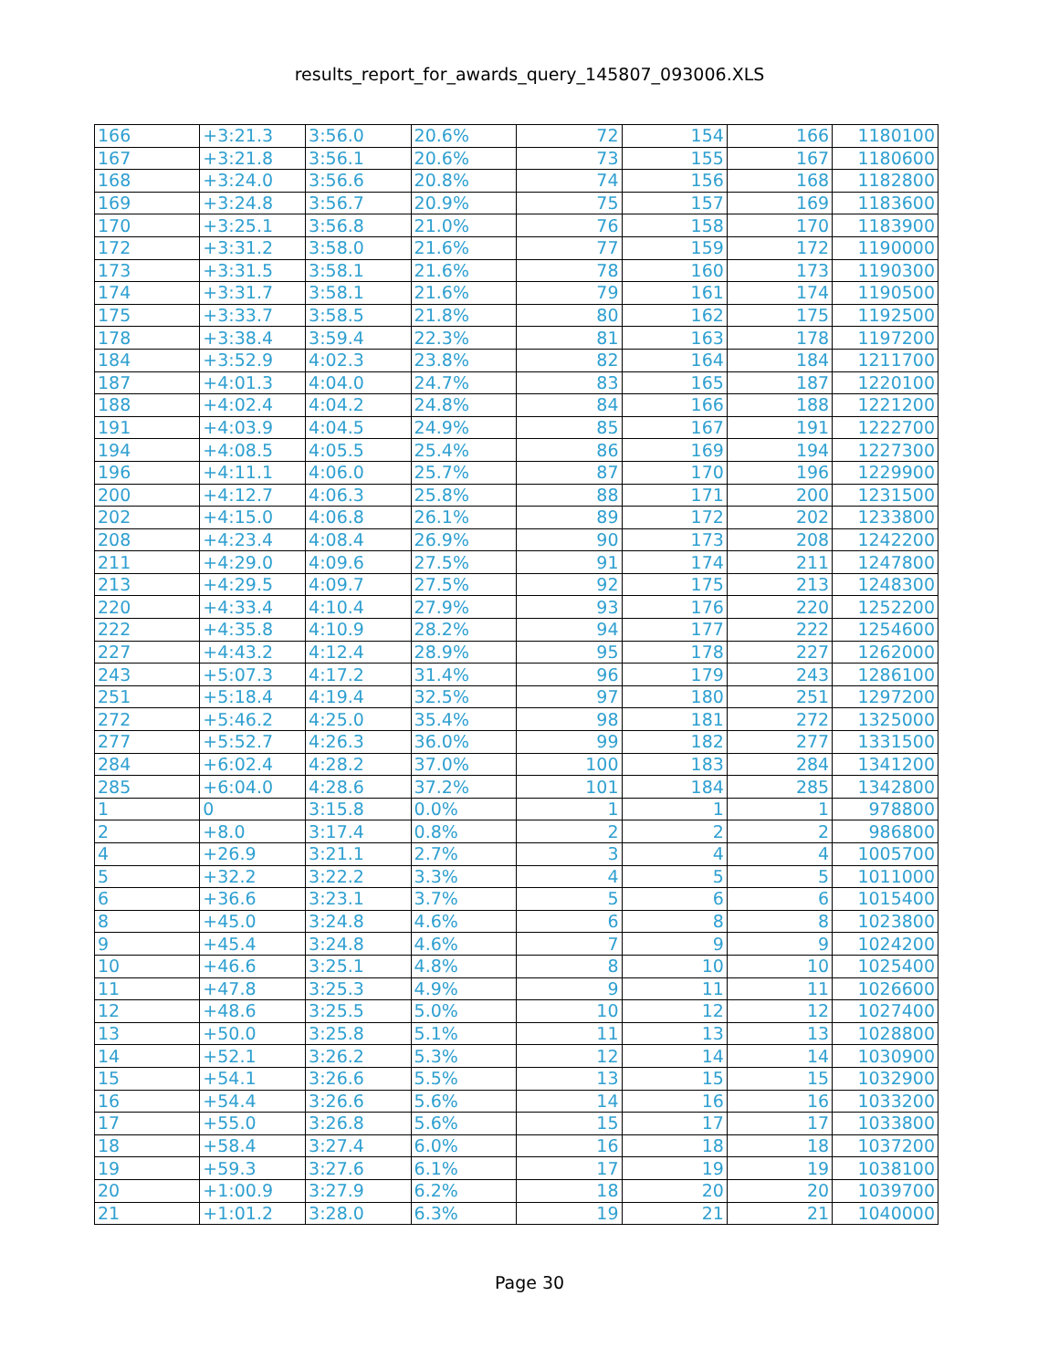results_report_for_awards_query_145807_093006.XLS
| 166 | +3:21.3 | 3:56.0 | 20.6% | 72 | 154 | 166 | 1180100 |
| 167 | +3:21.8 | 3:56.1 | 20.6% | 73 | 155 | 167 | 1180600 |
| 168 | +3:24.0 | 3:56.6 | 20.8% | 74 | 156 | 168 | 1182800 |
| 169 | +3:24.8 | 3:56.7 | 20.9% | 75 | 157 | 169 | 1183600 |
| 170 | +3:25.1 | 3:56.8 | 21.0% | 76 | 158 | 170 | 1183900 |
| 172 | +3:31.2 | 3:58.0 | 21.6% | 77 | 159 | 172 | 1190000 |
| 173 | +3:31.5 | 3:58.1 | 21.6% | 78 | 160 | 173 | 1190300 |
| 174 | +3:31.7 | 3:58.1 | 21.6% | 79 | 161 | 174 | 1190500 |
| 175 | +3:33.7 | 3:58.5 | 21.8% | 80 | 162 | 175 | 1192500 |
| 178 | +3:38.4 | 3:59.4 | 22.3% | 81 | 163 | 178 | 1197200 |
| 184 | +3:52.9 | 4:02.3 | 23.8% | 82 | 164 | 184 | 1211700 |
| 187 | +4:01.3 | 4:04.0 | 24.7% | 83 | 165 | 187 | 1220100 |
| 188 | +4:02.4 | 4:04.2 | 24.8% | 84 | 166 | 188 | 1221200 |
| 191 | +4:03.9 | 4:04.5 | 24.9% | 85 | 167 | 191 | 1222700 |
| 194 | +4:08.5 | 4:05.5 | 25.4% | 86 | 169 | 194 | 1227300 |
| 196 | +4:11.1 | 4:06.0 | 25.7% | 87 | 170 | 196 | 1229900 |
| 200 | +4:12.7 | 4:06.3 | 25.8% | 88 | 171 | 200 | 1231500 |
| 202 | +4:15.0 | 4:06.8 | 26.1% | 89 | 172 | 202 | 1233800 |
| 208 | +4:23.4 | 4:08.4 | 26.9% | 90 | 173 | 208 | 1242200 |
| 211 | +4:29.0 | 4:09.6 | 27.5% | 91 | 174 | 211 | 1247800 |
| 213 | +4:29.5 | 4:09.7 | 27.5% | 92 | 175 | 213 | 1248300 |
| 220 | +4:33.4 | 4:10.4 | 27.9% | 93 | 176 | 220 | 1252200 |
| 222 | +4:35.8 | 4:10.9 | 28.2% | 94 | 177 | 222 | 1254600 |
| 227 | +4:43.2 | 4:12.4 | 28.9% | 95 | 178 | 227 | 1262000 |
| 243 | +5:07.3 | 4:17.2 | 31.4% | 96 | 179 | 243 | 1286100 |
| 251 | +5:18.4 | 4:19.4 | 32.5% | 97 | 180 | 251 | 1297200 |
| 272 | +5:46.2 | 4:25.0 | 35.4% | 98 | 181 | 272 | 1325000 |
| 277 | +5:52.7 | 4:26.3 | 36.0% | 99 | 182 | 277 | 1331500 |
| 284 | +6:02.4 | 4:28.2 | 37.0% | 100 | 183 | 284 | 1341200 |
| 285 | +6:04.0 | 4:28.6 | 37.2% | 101 | 184 | 285 | 1342800 |
| 1 | 0 | 3:15.8 | 0.0% | 1 | 1 | 1 | 978800 |
| 2 | +8.0 | 3:17.4 | 0.8% | 2 | 2 | 2 | 986800 |
| 4 | +26.9 | 3:21.1 | 2.7% | 3 | 4 | 4 | 1005700 |
| 5 | +32.2 | 3:22.2 | 3.3% | 4 | 5 | 5 | 1011000 |
| 6 | +36.6 | 3:23.1 | 3.7% | 5 | 6 | 6 | 1015400 |
| 8 | +45.0 | 3:24.8 | 4.6% | 6 | 8 | 8 | 1023800 |
| 9 | +45.4 | 3:24.8 | 4.6% | 7 | 9 | 9 | 1024200 |
| 10 | +46.6 | 3:25.1 | 4.8% | 8 | 10 | 10 | 1025400 |
| 11 | +47.8 | 3:25.3 | 4.9% | 9 | 11 | 11 | 1026600 |
| 12 | +48.6 | 3:25.5 | 5.0% | 10 | 12 | 12 | 1027400 |
| 13 | +50.0 | 3:25.8 | 5.1% | 11 | 13 | 13 | 1028800 |
| 14 | +52.1 | 3:26.2 | 5.3% | 12 | 14 | 14 | 1030900 |
| 15 | +54.1 | 3:26.6 | 5.5% | 13 | 15 | 15 | 1032900 |
| 16 | +54.4 | 3:26.6 | 5.6% | 14 | 16 | 16 | 1033200 |
| 17 | +55.0 | 3:26.8 | 5.6% | 15 | 17 | 17 | 1033800 |
| 18 | +58.4 | 3:27.4 | 6.0% | 16 | 18 | 18 | 1037200 |
| 19 | +59.3 | 3:27.6 | 6.1% | 17 | 19 | 19 | 1038100 |
| 20 | +1:00.9 | 3:27.9 | 6.2% | 18 | 20 | 20 | 1039700 |
| 21 | +1:01.2 | 3:28.0 | 6.3% | 19 | 21 | 21 | 1040000 |
Page 30